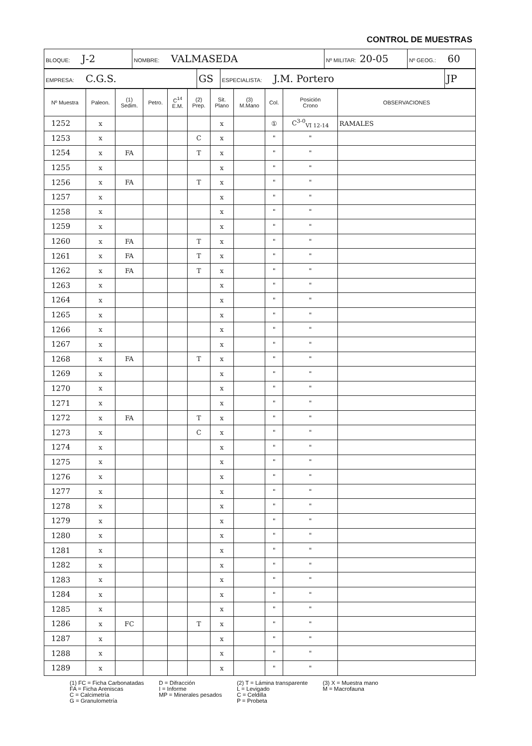CONTROL DE MUESTRAS
| BLOQUE: J-2 | NOMBRE: VALMASEDA | Nº MILITAR: 20-05 | Nº GEOG.: 60 |
| EMPRESA: C.G.S. | GS | ESPECIALISTA: J.M. Portero | JP |
| Nº Muestra | Paleon. | (1) Sedim. | Petro. | C<sup>14</sup> E.M. | (2) Prep. | Sit. Plano | (3) M.Mano | Col. | Posición Crono | OBSERVACIONES |
| --- | --- | --- | --- | --- | --- | --- | --- | --- | --- | --- |
| 1252 | x | | | | | x | | ① | C<sup>3-0</sup><sub>VI 12-14</sub> | RAMALES |
| 1253 | x | | | | C | x | | " | " | |
| 1254 | x | FA | | | T | x | | " | " | |
| 1255 | x | | | | | x | | " | " | |
| 1256 | x | FA | | | T | x | | " | " | |
| 1257 | x | | | | | x | | " | " | |
| 1258 | x | | | | | x | | " | " | |
| 1259 | x | | | | | x | | " | " | |
| 1260 | x | FA | | | T | x | | " | " | |
| 1261 | x | FA | | | T | x | | " | " | |
| 1262 | x | FA | | | T | x | | " | " | |
| 1263 | x | | | | | x | | " | " | |
| 1264 | x | | | | | x | | " | " | |
| 1265 | x | | | | | x | | " | " | |
| 1266 | x | | | | | x | | " | " | |
| 1267 | x | | | | | x | | " | " | |
| 1268 | x | FA | | | T | x | | " | " | |
| 1269 | x | | | | | x | | " | " | |
| 1270 | x | | | | | x | | " | " | |
| 1271 | x | | | | | x | | " | " | |
| 1272 | x | FA | | | T | x | | " | " | |
| 1273 | x | | | | C | x | | " | " | |
| 1274 | x | | | | | x | | " | " | |
| 1275 | x | | | | | x | | " | " | |
| 1276 | x | | | | | x | | " | " | |
| 1277 | x | | | | | x | | " | " | |
| 1278 | x | | | | | x | | " | " | |
| 1279 | x | | | | | x | | " | " | |
| 1280 | x | | | | | x | | " | " | |
| 1281 | x | | | | | x | | " | " | |
| 1282 | x | | | | | x | | " | " | |
| 1283 | x | | | | | x | | " | " | |
| 1284 | x | | | | | x | | " | " | |
| 1285 | x | | | | | x | | " | " | |
| 1286 | x | FC | | | T | x | | " | " | |
| 1287 | x | | | | | x | | " | " | |
| 1288 | x | | | | | x | | " | " | |
| 1289 | x | | | | | x | | " | " | |
(1) FC = Ficha Carbonatadas
FA = Ficha Areniscas
C = Calcimetría
G = Granulometría
D = Difracción
I = Informe
MP = Minerales pesados
(2) T = Lámina transparente
L = Levigado
C = Celdilla
P = Probeta
(3) X = Muestra mano
M = Macrofauna